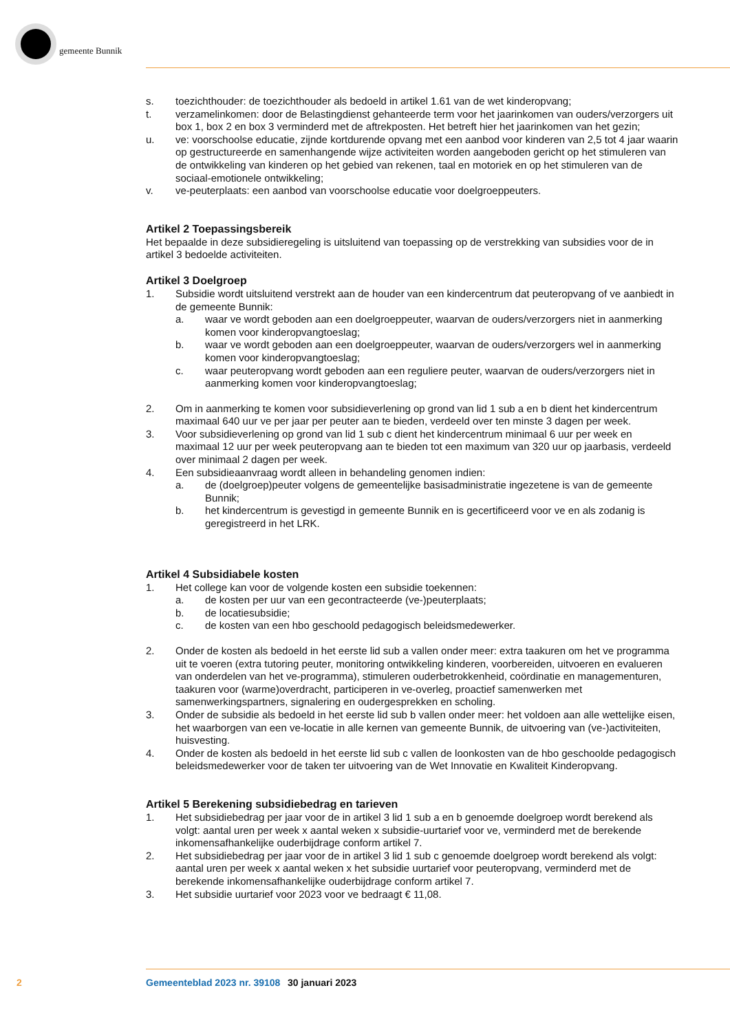gemeente Bunnik
s. toezichthouder: de toezichthouder als bedoeld in artikel 1.61 van de wet kinderopvang;
t. verzamelinkomen: door de Belastingdienst gehanteerde term voor het jaarinkomen van ouders/verzorgers uit box 1, box 2 en box 3 verminderd met de aftrekposten. Het betreft hier het jaarinkomen van het gezin;
u. ve: voorschoolse educatie, zijnde kortdurende opvang met een aanbod voor kinderen van 2,5 tot 4 jaar waarin op gestructureerde en samenhangende wijze activiteiten worden aangeboden gericht op het stimuleren van de ontwikkeling van kinderen op het gebied van rekenen, taal en motoriek en op het stimuleren van de sociaal-emotionele ontwikkeling;
v. ve-peuterplaats: een aanbod van voorschoolse educatie voor doelgroeppeuters.
Artikel 2 Toepassingsbereik
Het bepaalde in deze subsidieregeling is uitsluitend van toepassing op de verstrekking van subsidies voor de in artikel 3 bedoelde activiteiten.
Artikel 3 Doelgroep
1. Subsidie wordt uitsluitend verstrekt aan de houder van een kindercentrum dat peuteropvang of ve aanbiedt in de gemeente Bunnik:
a. waar ve wordt geboden aan een doelgroeppeuter, waarvan de ouders/verzorgers niet in aanmerking komen voor kinderopvangtoeslag;
b. waar ve wordt geboden aan een doelgroeppeuter, waarvan de ouders/verzorgers wel in aanmerking komen voor kinderopvangtoeslag;
c. waar peuteropvang wordt geboden aan een reguliere peuter, waarvan de ouders/verzorgers niet in aanmerking komen voor kinderopvangtoeslag;
2. Om in aanmerking te komen voor subsidieverlening op grond van lid 1 sub a en b dient het kindercentrum maximaal 640 uur ve per jaar per peuter aan te bieden, verdeeld over ten minste 3 dagen per week.
3. Voor subsidieverlening op grond van lid 1 sub c dient het kindercentrum minimaal 6 uur per week en maximaal 12 uur per week peuteropvang aan te bieden tot een maximum van 320 uur op jaarbasis, verdeeld over minimaal 2 dagen per week.
4. Een subsidieaanvraag wordt alleen in behandeling genomen indien:
a. de (doelgroep)peuter volgens de gemeentelijke basisadministratie ingezetene is van de gemeente Bunnik;
b. het kindercentrum is gevestigd in gemeente Bunnik en is gecertificeerd voor ve en als zodanig is geregistreerd in het LRK.
Artikel 4 Subsidiabele kosten
1. Het college kan voor de volgende kosten een subsidie toekennen:
a. de kosten per uur van een gecontracteerde (ve-)peuterplaats;
b. de locatiesubsidie;
c. de kosten van een hbo geschoold pedagogisch beleidsmedewerker.
2. Onder de kosten als bedoeld in het eerste lid sub a vallen onder meer: extra taakuren om het ve programma uit te voeren (extra tutoring peuter, monitoring ontwikkeling kinderen, voorbereiden, uitvoeren en evalueren van onderdelen van het ve-programma), stimuleren ouderbetrokkenheid, coördinatie en managementuren, taakuren voor (warme)overdracht, participeren in ve-overleg, proactief samenwerken met samenwerkingspartners, signalering en oudergesprekken en scholing.
3. Onder de subsidie als bedoeld in het eerste lid sub b vallen onder meer: het voldoen aan alle wettelijke eisen, het waarborgen van een ve-locatie in alle kernen van gemeente Bunnik, de uitvoering van (ve-)activiteiten, huisvesting.
4. Onder de kosten als bedoeld in het eerste lid sub c vallen de loonkosten van de hbo geschoolde pedagogisch beleidsmedewerker voor de taken ter uitvoering van de Wet Innovatie en Kwaliteit Kinderopvang.
Artikel 5 Berekening subsidiebedrag en tarieven
1. Het subsidiebedrag per jaar voor de in artikel 3 lid 1 sub a en b genoemde doelgroep wordt berekend als volgt: aantal uren per week x aantal weken x subsidie-uurtarief voor ve, verminderd met de berekende inkomensafhankelijke ouderbijdrage conform artikel 7.
2. Het subsidiebedrag per jaar voor de in artikel 3 lid 1 sub c genoemde doelgroep wordt berekend als volgt: aantal uren per week x aantal weken x het subsidie uurtarief voor peuteropvang, verminderd met de berekende inkomensafhankelijke ouderbijdrage conform artikel 7.
3. Het subsidie uurtarief voor 2023 voor ve bedraagt € 11,08.
2 Gemeenteblad 2023 nr. 39108 30 januari 2023